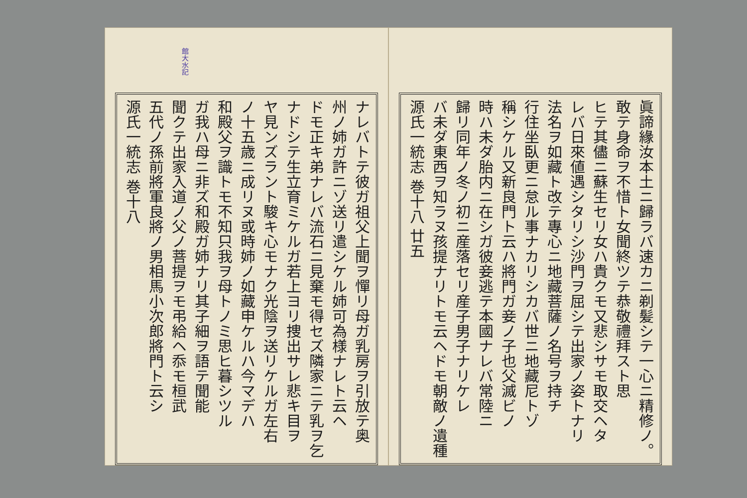館大水記
ナレバトテ彼ガ祖父上聞ヲ憚リ母ガ乳房ヲ引放テ奥
州ノ姉ガ許ニゾ送リ遣シケル姉可為様ナレト云ヘ
ドモ正キ弟ナレバ流石ニ見棄モ得セズ隣家ニテ乳ヲ乞
ナドシテ生立育ミケルガ若上ヨリ捜出サレ悲キ目ヲ
ヤ見ンズラント駿キ心モナク光陰ヲ送リケルガ左右
ノ十五歳ニ成リヌ或時姉ノ如藏申ケルハ今マデハ
和殿父ヲ識トモ不知只我ヲ母トノミ思ヒ暮シツル
ガ我ハ母ニ非ズ和殿ガ姉ナリ其子細ヲ語テ聞能
聞クテ出家入道ノ父ノ菩提ヲモ弔給ヘ忝モ桓武
五代ノ孫前將軍良將ノ男相馬小次郎將門ト云シ
源氏一統志 巻十八
眞諦緣汝本土ニ歸ラバ速カニ剃髪シテ一心ニ精修ノ。
敢テ身命ヲ不惜ト女聞終ツテ恭敬禮拜スト思
ヒテ其儘ニ蘇生セリ女ハ貴クモ又悲シサモ取交ヘタ
レバ日來値遇シタリシ沙門ヲ屈シテ出家ノ姿トナリ
法名ヲ如藏ト改テ專心ニ地藏菩薩ノ名号ヲ持チ
行住坐臥更ニ怠ル事ナカリシカバ世ニ地藏尼トゾ
稱シケル又新良門ト云ハ將門ガ妾ノ子也父滅ビノ
時ハ未ダ胎内ニ在シガ彼妾逃テ本國ナレバ常陸ニ
歸リ同年ノ冬ノ初ニ産落セリ産子男子ナリケレ
バ未ダ東西ヲ知ラヌ孩提ナリトモ云ヘドモ朝敵ノ遺種
源氏一統志 巻十八 廿五